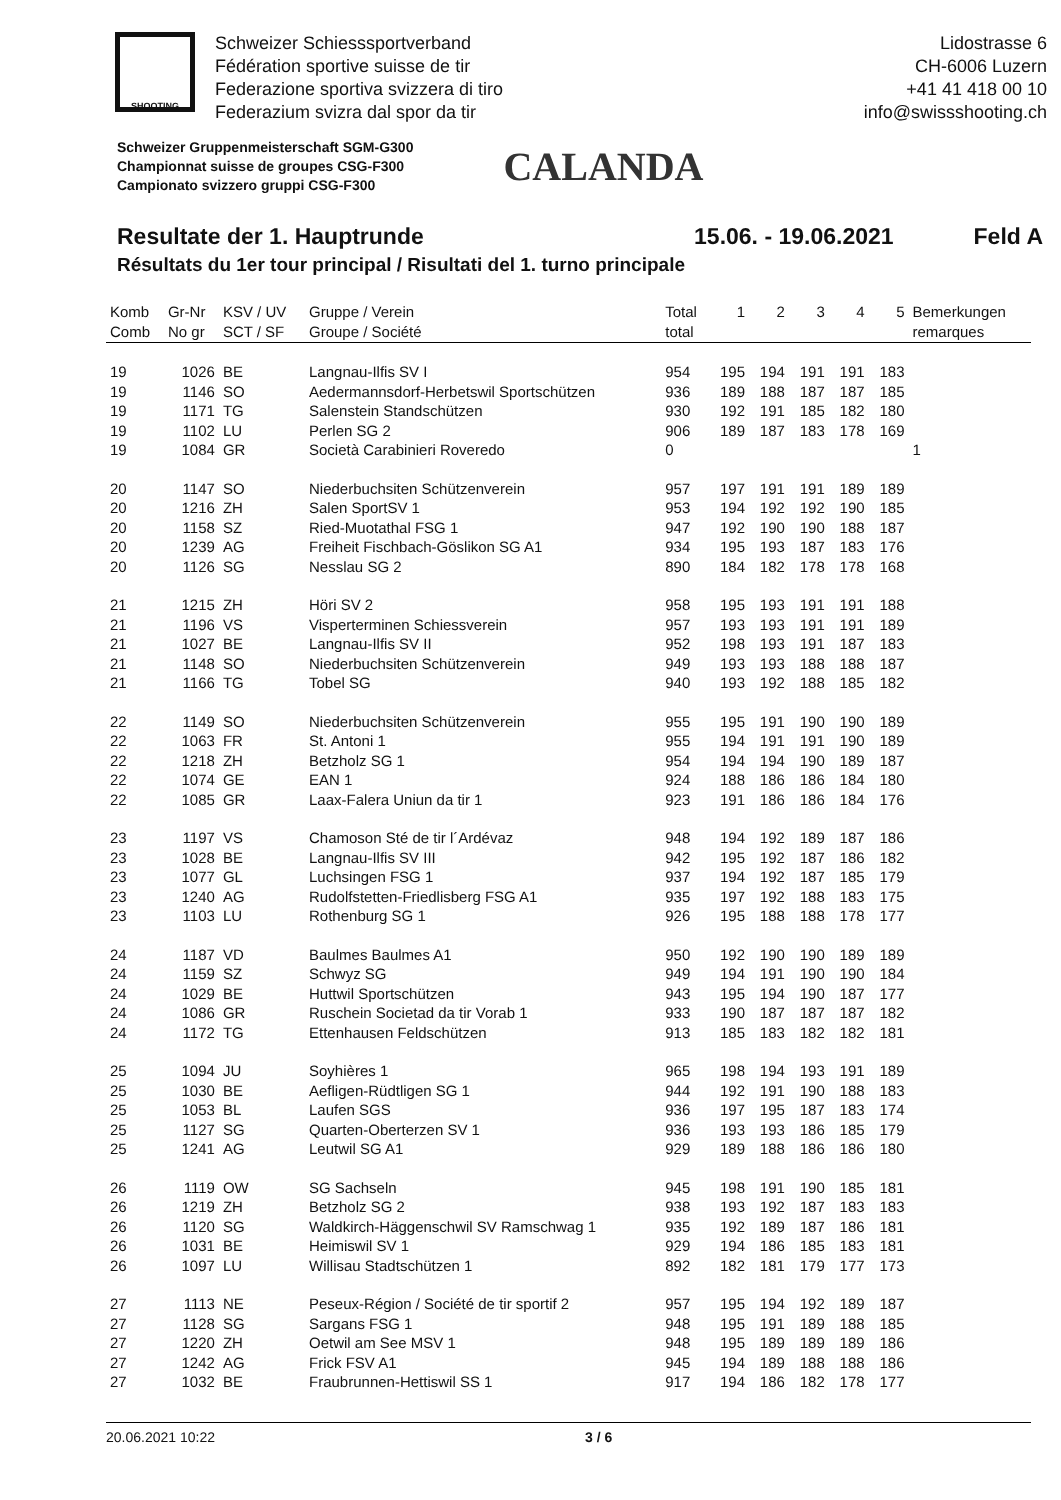SHOOTING
Schweizer Schiesssportverband
Fédération sportive suisse de tir
Federazione sportiva svizzera di tiro
Federazium svizra dal spor da tir
Lidostrasse 6
CH-6006 Luzern
+41 41 418 00 10
info@swissshooting.ch
Schweizer Gruppenmeisterschaft SGM-G300
Championnat suisse de groupes CSG-F300
Campionato svizzero gruppi CSG-F300
CALANDA
Resultate der 1. Hauptrunde 15.06. - 19.06.2021 Feld A
Résultats du 1er tour principal / Risultati del 1. turno principale
| Komb Comb | Gr-Nr No gr | KSV / UV SCT / SF | Gruppe / Verein Groupe / Société | Total total | 1 | 2 | 3 | 4 | 5 | Bemerkungen remarques |
| --- | --- | --- | --- | --- | --- | --- | --- | --- | --- | --- |
| 19 | 1026 | BE | Langnau-Ilfis SV I | 954 | 195 | 194 | 191 | 191 | 183 | |
| 19 | 1146 | SO | Aedermannsdorf-Herbetswil Sportschützen | 936 | 189 | 188 | 187 | 187 | 185 | |
| 19 | 1171 | TG | Salenstein Standschützen | 930 | 192 | 191 | 185 | 182 | 180 | |
| 19 | 1102 | LU | Perlen SG 2 | 906 | 189 | 187 | 183 | 178 | 169 | |
| 19 | 1084 | GR | Società Carabinieri Roveredo | 0 | | | | | | 1 |
| 20 | 1147 | SO | Niederbuchsiten Schützenverein | 957 | 197 | 191 | 191 | 189 | 189 | |
| 20 | 1216 | ZH | Salen SportSV 1 | 953 | 194 | 192 | 192 | 190 | 185 | |
| 20 | 1158 | SZ | Ried-Muotathal FSG 1 | 947 | 192 | 190 | 190 | 188 | 187 | |
| 20 | 1239 | AG | Freiheit Fischbach-Göslikon SG A1 | 934 | 195 | 193 | 187 | 183 | 176 | |
| 20 | 1126 | SG | Nesslau SG 2 | 890 | 184 | 182 | 178 | 178 | 168 | |
| 21 | 1215 | ZH | Höri SV 2 | 958 | 195 | 193 | 191 | 191 | 188 | |
| 21 | 1196 | VS | Visperterminen Schiessverein | 957 | 193 | 193 | 191 | 191 | 189 | |
| 21 | 1027 | BE | Langnau-Ilfis SV II | 952 | 198 | 193 | 191 | 187 | 183 | |
| 21 | 1148 | SO | Niederbuchsiten Schützenverein | 949 | 193 | 193 | 188 | 188 | 187 | |
| 21 | 1166 | TG | Tobel SG | 940 | 193 | 192 | 188 | 185 | 182 | |
| 22 | 1149 | SO | Niederbuchsiten Schützenverein | 955 | 195 | 191 | 190 | 190 | 189 | |
| 22 | 1063 | FR | St. Antoni 1 | 955 | 194 | 191 | 191 | 190 | 189 | |
| 22 | 1218 | ZH | Betzholz SG 1 | 954 | 194 | 194 | 190 | 189 | 187 | |
| 22 | 1074 | GE | EAN 1 | 924 | 188 | 186 | 186 | 184 | 180 | |
| 22 | 1085 | GR | Laax-Falera Uniun da tir 1 | 923 | 191 | 186 | 186 | 184 | 176 | |
| 23 | 1197 | VS | Chamoson Sté de tir l´Ardévaz | 948 | 194 | 192 | 189 | 187 | 186 | |
| 23 | 1028 | BE | Langnau-Ilfis SV III | 942 | 195 | 192 | 187 | 186 | 182 | |
| 23 | 1077 | GL | Luchsingen FSG 1 | 937 | 194 | 192 | 187 | 185 | 179 | |
| 23 | 1240 | AG | Rudolfstetten-Friedlisberg FSG A1 | 935 | 197 | 192 | 188 | 183 | 175 | |
| 23 | 1103 | LU | Rothenburg SG 1 | 926 | 195 | 188 | 188 | 178 | 177 | |
| 24 | 1187 | VD | Baulmes Baulmes A1 | 950 | 192 | 190 | 190 | 189 | 189 | |
| 24 | 1159 | SZ | Schwyz SG | 949 | 194 | 191 | 190 | 190 | 184 | |
| 24 | 1029 | BE | Huttwil Sportschützen | 943 | 195 | 194 | 190 | 187 | 177 | |
| 24 | 1086 | GR | Ruschein Societad da tir Vorab 1 | 933 | 190 | 187 | 187 | 187 | 182 | |
| 24 | 1172 | TG | Ettenhausen Feldschützen | 913 | 185 | 183 | 182 | 182 | 181 | |
| 25 | 1094 | JU | Soyhières 1 | 965 | 198 | 194 | 193 | 191 | 189 | |
| 25 | 1030 | BE | Aefligen-Rüdtligen SG 1 | 944 | 192 | 191 | 190 | 188 | 183 | |
| 25 | 1053 | BL | Laufen SGS | 936 | 197 | 195 | 187 | 183 | 174 | |
| 25 | 1127 | SG | Quarten-Oberterzen SV 1 | 936 | 193 | 193 | 186 | 185 | 179 | |
| 25 | 1241 | AG | Leutwil SG A1 | 929 | 189 | 188 | 186 | 186 | 180 | |
| 26 | 1119 | OW | SG Sachseln | 945 | 198 | 191 | 190 | 185 | 181 | |
| 26 | 1219 | ZH | Betzholz SG 2 | 938 | 193 | 192 | 187 | 183 | 183 | |
| 26 | 1120 | SG | Waldkirch-Häggenschwil SV Ramschwag 1 | 935 | 192 | 189 | 187 | 186 | 181 | |
| 26 | 1031 | BE | Heimiswil SV 1 | 929 | 194 | 186 | 185 | 183 | 181 | |
| 26 | 1097 | LU | Willisau Stadtschützen 1 | 892 | 182 | 181 | 179 | 177 | 173 | |
| 27 | 1113 | NE | Peseux-Région / Société de tir sportif 2 | 957 | 195 | 194 | 192 | 189 | 187 | |
| 27 | 1128 | SG | Sargans FSG 1 | 948 | 195 | 191 | 189 | 188 | 185 | |
| 27 | 1220 | ZH | Oetwil am See MSV 1 | 948 | 195 | 189 | 189 | 189 | 186 | |
| 27 | 1242 | AG | Frick FSV A1 | 945 | 194 | 189 | 188 | 188 | 186 | |
| 27 | 1032 | BE | Fraubrunnen-Hettiswil SS 1 | 917 | 194 | 186 | 182 | 178 | 177 | |
20.06.2021 10:22 3 / 6